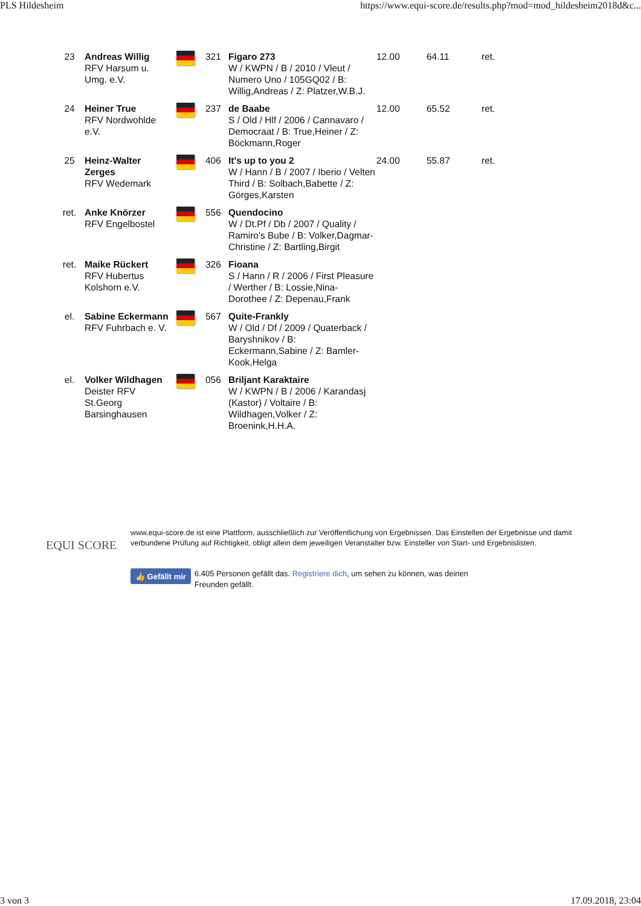PLS Hildesheim https://www.equi-score.de/results.php?mod=mod_hildesheim2018d&c...
| 23 | Andreas Willig RFV Harsum u. Umg. e.V. | | 321 | Figaro 273 W / KWPN / B / 2010 / Vleut / Numero Uno / 105GQ02 / B: Willig,Andreas / Z: Platzer,W.B.J. | 12.00 | 64.11 | ret. |
| 24 | Heiner True RFV Nordwohlde e.V. | | 237 | de Baabe S / Old / Hlf / 2006 / Cannavaro / Democraat / B: True,Heiner / Z: Böckmann,Roger | 12.00 | 65.52 | ret. |
| 25 | Heinz-Walter Zerges RFV Wedemark | | 406 | It's up to you 2 W / Hann / B / 2007 / Iberio / Velten Third / B: Solbach,Babette / Z: Görges,Karsten | 24.00 | 55.87 | ret. |
| ret. | Anke Knörzer RFV Engelbostel | | 556 | Quendocino W / Dt.Pf / Db / 2007 / Quality / Ramiro's Bube / B: Volker,Dagmar-Christine / Z: Bartling,Birgit | | | |
| ret. | Maike Rückert RFV Hubertus Kolshorn e.V. | | 326 | Fioana S / Hann / R / 2006 / First Pleasure / Werther / B: Lossie,Nina-Dorothee / Z: Depenau,Frank | | | |
| el. | Sabine Eckermann RFV Fuhrbach e. V. | | 567 | Quite-Frankly W / Old / Df / 2009 / Quaterback / Baryshnikov / B: Eckermann,Sabine / Z: Bamler-Kook,Helga | | | |
| el. | Volker Wildhagen Deister RFV St.Georg Barsinghausen | | 056 | Briljant Karaktaire W / KWPN / B / 2006 / Karandasj (Kastor) / Voltaire / B: Wildhagen,Volker / Z: Broenink,H.H.A. | | | |
EQUI SCORE
www.equi-score.de ist eine Plattform, ausschließlich zur Veröffentlichung von Ergebnissen. Das Einstellen der Ergebnisse und damit verbundene Prüfung auf Richtigkeit, obligt allein dem jeweiligen Veranstalter bzw. Einsteller von Start- und Ergebnislisten.
👍 Gefällt mir 6.405 Personen gefällt das. Registriere dich, um sehen zu können, was deinen Freunden gefällt.
3 von 3 17.09.2018, 23:04